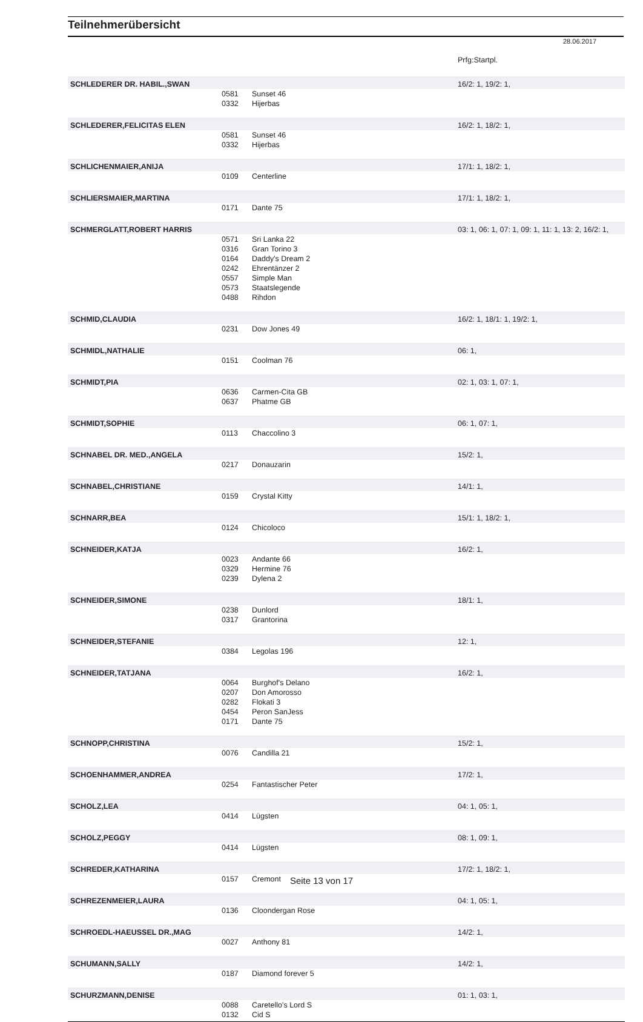Teilnehmerübersicht
28.06.2017
| | | | Prfg:Startpl. |
| SCHLEDERER DR. HABIL.,SWAN | | | 16/2: 1, 19/2: 1, |
| | 0581 | Sunset 46 | |
| | 0332 | Hijerbas | |
| SCHLEDERER,FELICITAS ELEN | | | 16/2: 1, 18/2: 1, |
| | 0581 | Sunset 46 | |
| | 0332 | Hijerbas | |
| SCHLICHENMAIER,ANIJA | | | 17/1: 1, 18/2: 1, |
| | 0109 | Centerline | |
| SCHLIERSMAIER,MARTINA | | | 17/1: 1, 18/2: 1, |
| | 0171 | Dante 75 | |
| SCHMERGLATT,ROBERT HARRIS | | | 03: 1, 06: 1, 07: 1, 09: 1, 11: 1, 13: 2, 16/2: 1, |
| | 0571 | Sri Lanka 22 | |
| | 0316 | Gran Torino 3 | |
| | 0164 | Daddy's Dream 2 | |
| | 0242 | Ehrentänzer 2 | |
| | 0557 | Simple Man | |
| | 0573 | Staatslegende | |
| | 0488 | Rihdon | |
| SCHMID,CLAUDIA | | | 16/2: 1, 18/1: 1, 19/2: 1, |
| | 0231 | Dow Jones 49 | |
| SCHMIDL,NATHALIE | | | 06: 1, |
| | 0151 | Coolman 76 | |
| SCHMIDT,PIA | | | 02: 1, 03: 1, 07: 1, |
| | 0636 | Carmen-Cita GB | |
| | 0637 | Phatme GB | |
| SCHMIDT,SOPHIE | | | 06: 1, 07: 1, |
| | 0113 | Chaccolino 3 | |
| SCHNABEL DR. MED.,ANGELA | | | 15/2: 1, |
| | 0217 | Donauzarin | |
| SCHNABEL,CHRISTIANE | | | 14/1: 1, |
| | 0159 | Crystal Kitty | |
| SCHNARR,BEA | | | 15/1: 1, 18/2: 1, |
| | 0124 | Chicoloco | |
| SCHNEIDER,KATJA | | | 16/2: 1, |
| | 0023 | Andante 66 | |
| | 0329 | Hermine 76 | |
| | 0239 | Dylena 2 | |
| SCHNEIDER,SIMONE | | | 18/1: 1, |
| | 0238 | Dunlord | |
| | 0317 | Grantorina | |
| SCHNEIDER,STEFANIE | | | 12: 1, |
| | 0384 | Legolas 196 | |
| SCHNEIDER,TATJANA | | | 16/2: 1, |
| | 0064 | Burghof's Delano | |
| | 0207 | Don Amorosso | |
| | 0282 | Flokati 3 | |
| | 0454 | Peron SanJess | |
| | 0171 | Dante 75 | |
| SCHNOPP,CHRISTINA | | | 15/2: 1, |
| | 0076 | Candilla 21 | |
| SCHOENHAMMER,ANDREA | | | 17/2: 1, |
| | 0254 | Fantastischer Peter | |
| SCHOLZ,LEA | | | 04: 1, 05: 1, |
| | 0414 | Lügsten | |
| SCHOLZ,PEGGY | | | 08: 1, 09: 1, |
| | 0414 | Lügsten | |
| SCHREDER,KATHARINA | | | 17/2: 1, 18/2: 1, |
| | 0157 | Cremont | |
| SCHREZENMEIER,LAURA | | | 04: 1, 05: 1, |
| | 0136 | Cloondergan Rose | |
| SCHROEDL-HAEUSSEL DR.,MAG | | | 14/2: 1, |
| | 0027 | Anthony 81 | |
| SCHUMANN,SALLY | | | 14/2: 1, |
| | 0187 | Diamond forever 5 | |
| SCHURZMANN,DENISE | | | 01: 1, 03: 1, |
| | 0088 | Caretello's Lord S | |
| | 0132 | Cid S | |
Seite 13 von 17